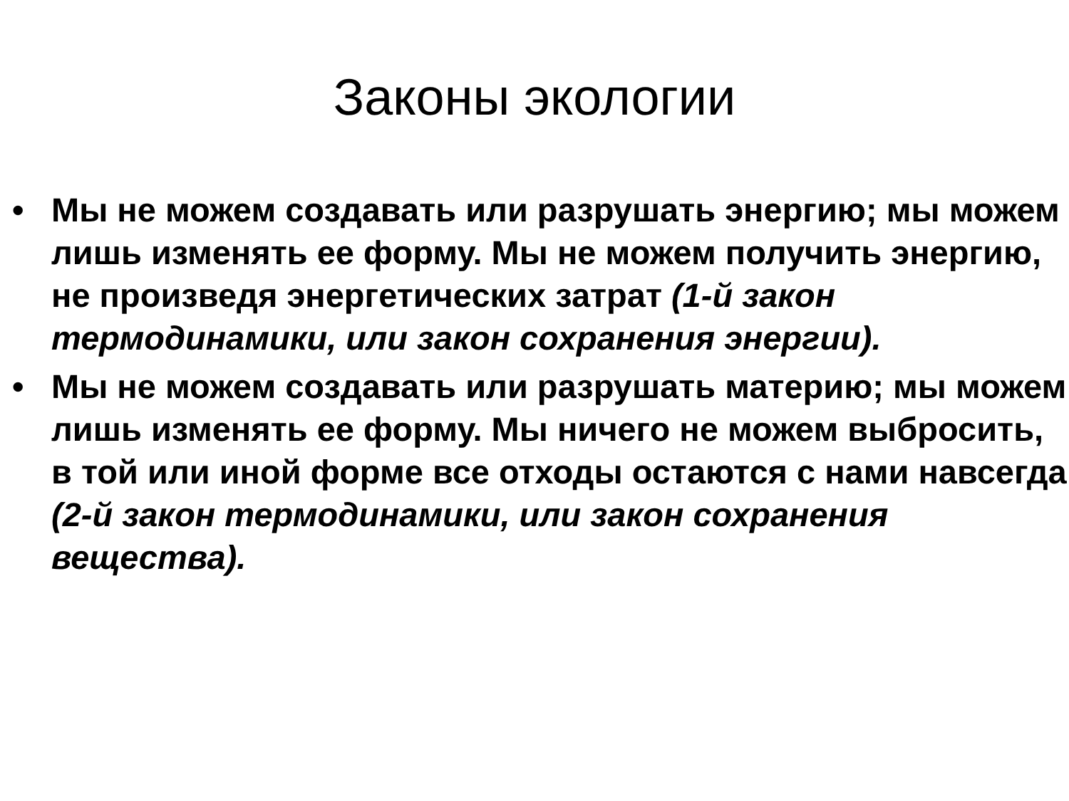Законы экологии
• Мы не можем создавать или разрушать энергию; мы можем лишь изменять ее форму. Мы не можем получить энергию, не произведя энергетических затрат (1-й закон термодинамики, или закон сохранения энергии).
• Мы не можем создавать или разрушать материю; мы можем лишь изменять ее форму. Мы ничего не можем выбросить, в той или иной форме все отходы остаются с нами навсегда (2-й закон термодинамики, или закон сохранения вещества).